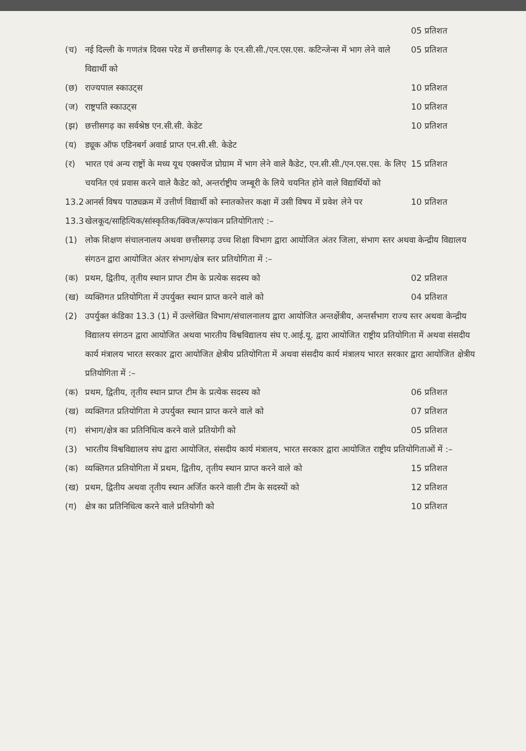05 प्रतिशत
(च) नई दिल्ली के गणतंत्र दिवस परेड में छत्तीसगढ़ के एन.सी.सी./एन.एस.एस. कटिन्जेन्स में भाग लेने वाले विद्यार्थी को 05 प्रतिशत
(छ) राज्यपाल स्काउट्स 10 प्रतिशत
(ज) राष्ट्रपति स्काउट्स 10 प्रतिशत
(झ) छत्तीसगढ़ का सर्वश्रेष्ठ एन.सी.सी. केडेट 10 प्रतिशत
(य) ड्यूक ऑफ एडिनबर्ग अवार्ड प्राप्त एन.सी.सी. केडेट
(र) भारत एवं अन्य राष्ट्रों के मध्य यूथ एक्सचेंज प्रोग्राम में भाग लेने वाले कैडेट, एन.सी.सी./एन.एस.एस. के लिए चयनित एवं प्रवास करने वाले कैडेट को, अन्तर्राष्ट्रीय जम्बूरी के लिये चयनित होने वाले विद्यार्थियों को 15 प्रतिशत
13.2 आनर्स विषय पाठ्यक्रम में उत्तीर्ण विद्यार्थी को स्नातकोत्तर कक्षा में उसी विषय में प्रवेश लेने पर 10 प्रतिशत
13.3 खेलकूद/साहित्यिक/सांस्कृतिक/क्विज/रूपांकन प्रतियोगिताएं :–
(1) लोक शिक्षण संचालनालय अथवा छत्तीसगढ़ उच्च शिक्षा विभाग द्वारा आयोजित अंतर जिला, संभाग स्तर अथवा केन्द्रीय विद्यालय संगठन द्वारा आयोजित अंतर संभाग/क्षेत्र स्तर प्रतियोगिता में :–
(क) प्रथम, द्वितीय, तृतीय स्थान प्राप्त टीम के प्रत्येक सदस्य को 02 प्रतिशत
(ख) व्यक्तिगत प्रतियोगिता में उपर्युक्त स्थान प्राप्त करने वाले को 04 प्रतिशत
(2) उपर्युक्त कंडिका 13.3 (1) में उल्लेखित विभाग/संचालनालय द्वारा आयोजित अन्तर्क्षेत्रीय, अन्तर्संभाग राज्य स्तर अथवा केन्द्रीय विद्यालय संगठन द्वारा आयोजित अथवा भारतीय विश्वविद्यालय संघ ए.आई.यू. द्वारा आयोजित राष्ट्रीय प्रतियोगिता में अथवा संसदीय कार्य मंत्रालय भारत सरकार द्वारा आयोजित क्षेत्रीय प्रतियोगिता में अथवा संसदीय कार्य मंत्रालय भारत सरकार द्वारा आयोजित क्षेत्रीय प्रतियोगिता में :–
(क) प्रथम, द्वितीय, तृतीय स्थान प्राप्त टीम के प्रत्येक सदस्य को 06 प्रतिशत
(ख) व्यक्तिगत प्रतियोगिता मे उपर्युक्त स्थान प्राप्त करने वाले को 07 प्रतिशत
(ग) संभाग/क्षेत्र का प्रतिनिधित्व करने वाले प्रतियोगी को 05 प्रतिशत
(3) भारतीय विश्वविद्यालय संघ द्वारा आयोजित, संसदीय कार्य मंत्रालय, भारत सरकार द्वारा आयोजित राष्ट्रीय प्रतियोगिताओं में :–
(क) व्यक्तिगत प्रतियोगिता में प्रथम, द्वितीय, तृतीय स्थान प्राप्त करने वाले को 15 प्रतिशत
(ख) प्रथम, द्वितीय अथवा तृतीय स्थान अर्जित करने वाली टीम के सदस्यों को 12 प्रतिशत
(ग) क्षेत्र का प्रतिनिधित्व करने वाले प्रतियोगी को 10 प्रतिशत